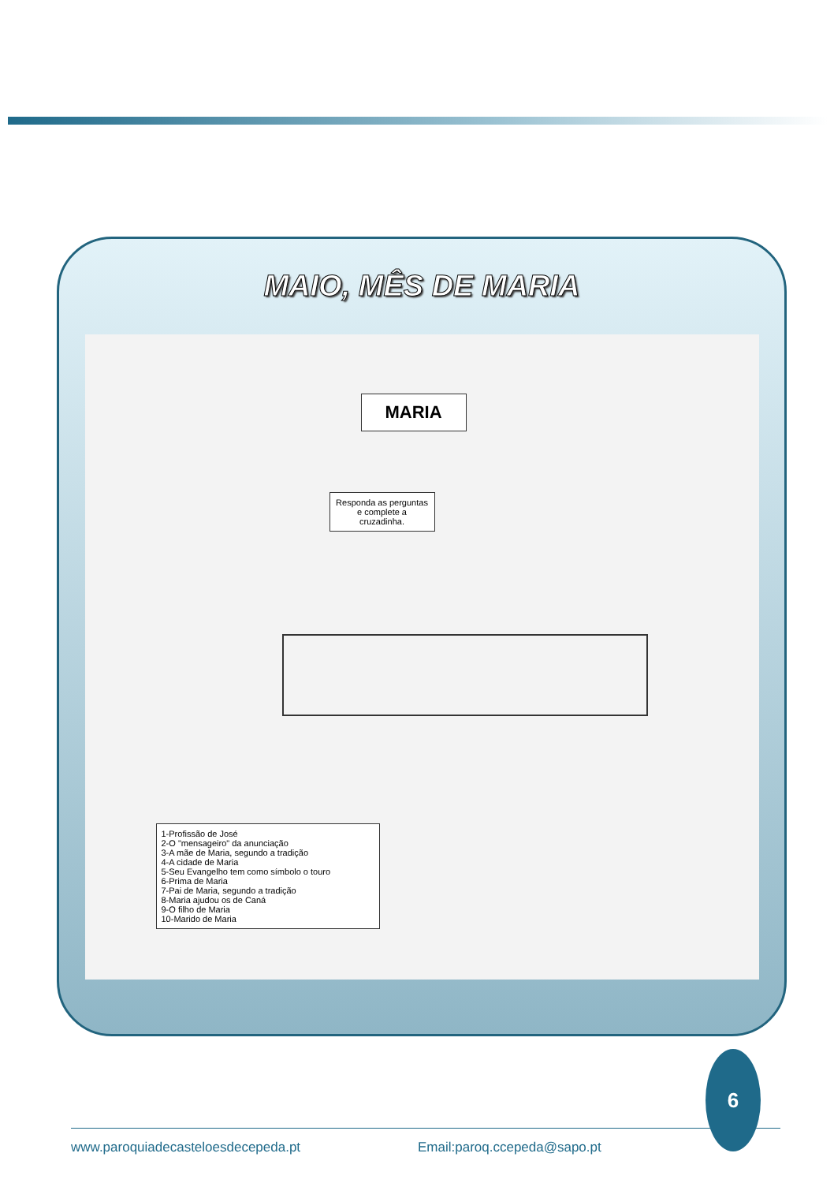MAIO, MÊS DE MARIA
MARIA
Responda as perguntas e complete a cruzadinha.
1-Profissão de José
2-O "mensageiro" da anunciação
3-A mãe de Maria, segundo a tradição
4-A cidade de Maria
5-Seu Evangelho tem como símbolo o touro
6-Prima de Maria
7-Pai de Maria, segundo a tradição
8-Maria ajudou os de Caná
9-O filho de Maria
10-Marido de Maria
6
www.paroquiadecasteloesdecepeda.pt Email:paroq.ccepeda@sapo.pt